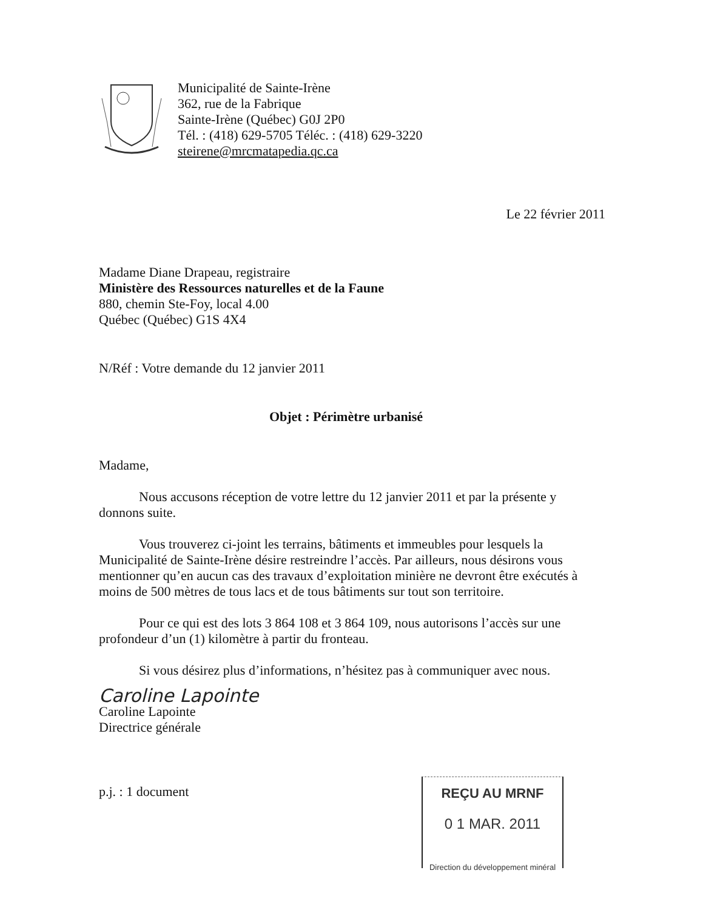Municipalité de Sainte-Irène
362, rue de la Fabrique
Sainte-Irène (Québec) G0J 2P0
Tél. : (418) 629-5705 Téléc. : (418) 629-3220
steirene@mrcmatapedia.qc.ca
Le 22 février 2011
Madame Diane Drapeau, registraire
Ministère des Ressources naturelles et de la Faune
880, chemin Ste-Foy, local 4.00
Québec (Québec) G1S 4X4
N/Réf : Votre demande du 12 janvier 2011
Objet : Périmètre urbanisé
Madame,
Nous accusons réception de votre lettre du 12 janvier 2011 et par la présente y donnons suite.
Vous trouverez ci-joint les terrains, bâtiments et immeubles pour lesquels la Municipalité de Sainte-Irène désire restreindre l’accès. Par ailleurs, nous désirons vous mentionner qu’en aucun cas des travaux d’exploitation minière ne devront être exécutés à moins de 500 mètres de tous lacs et de tous bâtiments sur tout son territoire.
Pour ce qui est des lots 3 864 108 et 3 864 109, nous autorisons l’accès sur une profondeur d’un (1) kilomètre à partir du fronteau.
Si vous désirez plus d’informations, n’hésitez pas à communiquer avec nous.
Caroline Lapointe
Caroline Lapointe
Directrice générale
p.j. : 1 document
REÇU AU MRNF
0 1 MAR. 2011
Direction du développement minéral